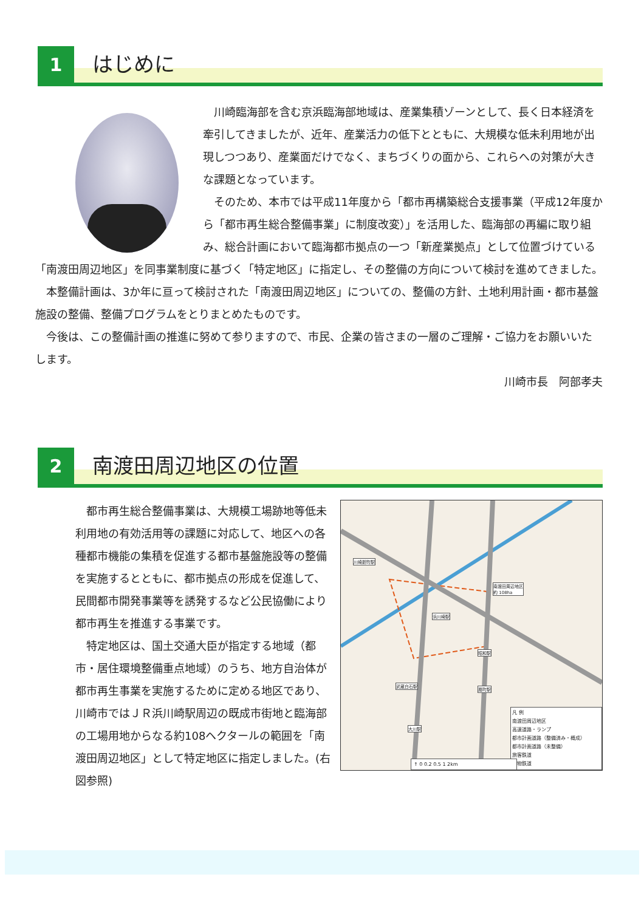1
はじめに
　川崎臨海部を含む京浜臨海部地域は、産業集積ゾーンとして、長く日本経済を牽引してきましたが、近年、産業活力の低下とともに、大規模な低未利用地が出現しつつあり、産業面だけでなく、まちづくりの面から、これらへの対策が大きな課題となっています。
　そのため、本市では平成11年度から「都市再構築総合支援事業（平成12年度から「都市再生総合整備事業」に制度改変）」を活用した、臨海部の再編に取り組み、総合計画において臨海都市拠点の一つ「新産業拠点」として位置づけている「南渡田周辺地区」を同事業制度に基づく「特定地区」に指定し、その整備の方向について検討を進めてきました。
　本整備計画は、3か年に亘って検討された「南渡田周辺地区」についての、整備の方針、土地利用計画・都市基盤施設の整備、整備プログラムをとりまとめたものです。
　今後は、この整備計画の推進に努めて参りますので、市民、企業の皆さまの一層のご理解・ご協力をお願いいたします。
川崎市長　阿部孝夫
2
南渡田周辺地区の位置
川崎新町駅
南渡田周辺地区
約 108ha
浜川崎駅
昭和駅
武蔵白石駅
扇町駅
大川駅
凡 例
南渡田周辺地区
高速道路・ランプ
都市計画道路（整備済み・概成）
都市計画道路（未整備）
旅客鉄道
貨物鉄道
↑ 0 0.2 0.5 1 2km
　都市再生総合整備事業は、大規模工場跡地等低未利用地の有効活用等の課題に対応して、地区への各種都市機能の集積を促進する都市基盤施設等の整備を実施するとともに、都市拠点の形成を促進して、民間都市開発事業等を誘発するなど公民協働により都市再生を推進する事業です。
　特定地区は、国土交通大臣が指定する地域（都市・居住環境整備重点地域）のうち、地方自治体が都市再生事業を実施するために定める地区であり、川崎市ではＪＲ浜川崎駅周辺の既成市街地と臨海部の工場用地からなる約108ヘクタールの範囲を「南渡田周辺地区」として特定地区に指定しました。(右図参照)